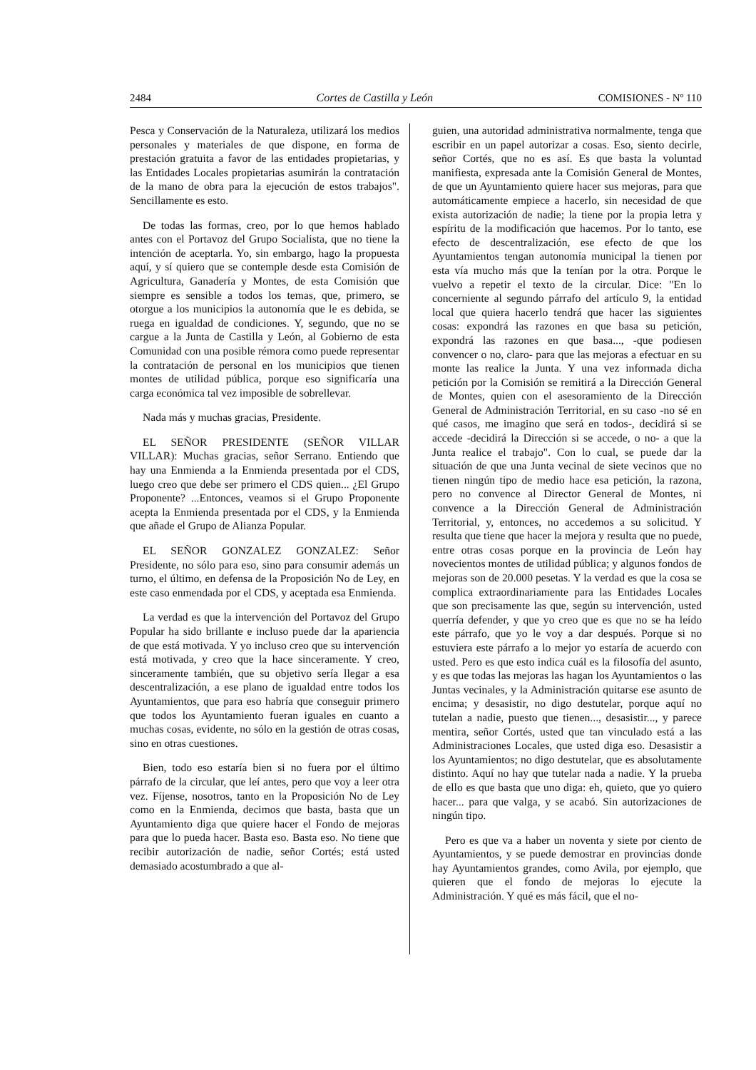2484 Cortes de Castilla y León COMISIONES - Nº 110
Pesca y Conservación de la Naturaleza, utilizará los medios personales y materiales de que dispone, en forma de prestación gratuita a favor de las entidades propietarias, y las Entidades Locales propietarias asumirán la contratación de la mano de obra para la ejecución de estos trabajos". Sencillamente es esto.
De todas las formas, creo, por lo que hemos hablado antes con el Portavoz del Grupo Socialista, que no tiene la intención de aceptarla. Yo, sin embargo, hago la propuesta aquí, y sí quiero que se contemple desde esta Comisión de Agricultura, Ganadería y Montes, de esta Comisión que siempre es sensible a todos los temas, que, primero, se otorgue a los municipios la autonomía que le es debida, se ruega en igualdad de condiciones. Y, segundo, que no se cargue a la Junta de Castilla y León, al Gobierno de esta Comunidad con una posible rémora como puede representar la contratación de personal en los municipios que tienen montes de utilidad pública, porque eso significaría una carga económica tal vez imposible de sobrellevar.
Nada más y muchas gracias, Presidente.
EL SEÑOR PRESIDENTE (SEÑOR VILLAR VILLAR): Muchas gracias, señor Serrano. Entiendo que hay una Enmienda a la Enmienda presentada por el CDS, luego creo que debe ser primero el CDS quien... ¿El Grupo Proponente? ...Entonces, veamos si el Grupo Proponente acepta la Enmienda presentada por el CDS, y la Enmienda que añade el Grupo de Alianza Popular.
EL SEÑOR GONZALEZ GONZALEZ: Señor Presidente, no sólo para eso, sino para consumir además un turno, el último, en defensa de la Proposición No de Ley, en este caso enmendada por el CDS, y aceptada esa Enmienda.
La verdad es que la intervención del Portavoz del Grupo Popular ha sido brillante e incluso puede dar la apariencia de que está motivada. Y yo incluso creo que su intervención está motivada, y creo que la hace sinceramente. Y creo, sinceramente también, que su objetivo sería llegar a esa descentralización, a ese plano de igualdad entre todos los Ayuntamientos, que para eso habría que conseguir primero que todos los Ayuntamiento fueran iguales en cuanto a muchas cosas, evidente, no sólo en la gestión de otras cosas, sino en otras cuestiones.
Bien, todo eso estaría bien si no fuera por el último párrafo de la circular, que leí antes, pero que voy a leer otra vez. Fíjense, nosotros, tanto en la Proposición No de Ley como en la Enmienda, decimos que basta, basta que un Ayuntamiento diga que quiere hacer el Fondo de mejoras para que lo pueda hacer. Basta eso. Basta eso. No tiene que recibir autorización de nadie, señor Cortés; está usted demasiado acostumbrado a que al-
guien, una autoridad administrativa normalmente, tenga que escribir en un papel autorizar a cosas. Eso, siento decirle, señor Cortés, que no es así. Es que basta la voluntad manifiesta, expresada ante la Comisión General de Montes, de que un Ayuntamiento quiere hacer sus mejoras, para que automáticamente empiece a hacerlo, sin necesidad de que exista autorización de nadie; la tiene por la propia letra y espíritu de la modificación que hacemos. Por lo tanto, ese efecto de descentralización, ese efecto de que los Ayuntamientos tengan autonomía municipal la tienen por esta vía mucho más que la tenían por la otra. Porque le vuelvo a repetir el texto de la circular. Dice: "En lo concerniente al segundo párrafo del artículo 9, la entidad local que quiera hacerlo tendrá que hacer las siguientes cosas: expondrá las razones en que basa su petición, expondrá las razones en que basa..., -que podiesen convencer o no, claro- para que las mejoras a efectuar en su monte las realice la Junta. Y una vez informada dicha petición por la Comisión se remitirá a la Dirección General de Montes, quien con el asesoramiento de la Dirección General de Administración Territorial, en su caso -no sé en qué casos, me imagino que será en todos-, decidirá si se accede -decidirá la Dirección si se accede, o no- a que la Junta realice el trabajo". Con lo cual, se puede dar la situación de que una Junta vecinal de siete vecinos que no tienen ningún tipo de medio hace esa petición, la razona, pero no convence al Director General de Montes, ni convence a la Dirección General de Administración Territorial, y, entonces, no accedemos a su solicitud. Y resulta que tiene que hacer la mejora y resulta que no puede, entre otras cosas porque en la provincia de León hay novecientos montes de utilidad pública; y algunos fondos de mejoras son de 20.000 pesetas. Y la verdad es que la cosa se complica extraordinariamente para las Entidades Locales que son precisamente las que, según su intervención, usted querría defender, y que yo creo que es que no se ha leído este párrafo, que yo le voy a dar después. Porque si no estuviera este párrafo a lo mejor yo estaría de acuerdo con usted. Pero es que esto indica cuál es la filosofía del asunto, y es que todas las mejoras las hagan los Ayuntamientos o las Juntas vecinales, y la Administración quitarse ese asunto de encima; y desasistir, no digo destutelar, porque aquí no tutelan a nadie, puesto que tienen..., desasistir..., y parece mentira, señor Cortés, usted que tan vinculado está a las Administraciones Locales, que usted diga eso. Desasistir a los Ayuntamientos; no digo destutelar, que es absolutamente distinto. Aquí no hay que tutelar nada a nadie. Y la prueba de ello es que basta que uno diga: eh, quieto, que yo quiero hacer... para que valga, y se acabó. Sin autorizaciones de ningún tipo.
Pero es que va a haber un noventa y siete por ciento de Ayuntamientos, y se puede demostrar en provincias donde hay Ayuntamientos grandes, como Avila, por ejemplo, que quieren que el fondo de mejoras lo ejecute la Administración. Y qué es más fácil, que el no-